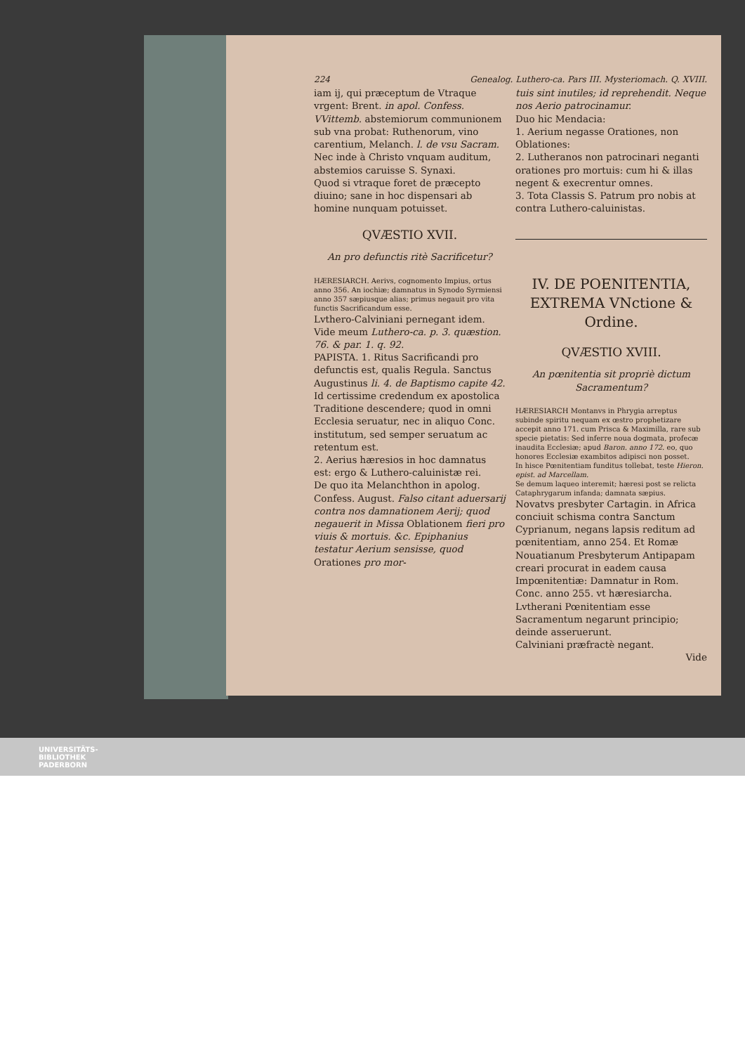224 Genealog. Luthero-ca. Pars III. Mysteriomach. Q. XVIII.
iam ij, qui præceptum de Vtraque vrgent: Brent. in apol. Confess. VVittemb. abstemiorum communionem sub vna probat: Ruthenorum, vino carentium, Melanch. l. de vsu Sacram. Nec inde à Christo vnquam auditum, abstemios caruisse S. Synaxi.
Quod si vtraque foret de præcepto diuino; sane in hoc dispensari ab homine nunquam potuisset.
QVÆSTIO XVII.
An pro defunctis ritè Sacrificetur?
HÆRESIARCH. Aerivs, cognomento Impius, ortus anno 356. An iochiæ; damnatus in Synodo Syrmiensi anno 357 sæpiusque alias; primus negauit pro vita functis Sacrificandum esse.
Lvthero-Calviniani pernegant idem. Vide meum Luthero-ca. p. 3. quæstion. 76. & par. 1. q. 92.
PAPISTA. 1. Ritus Sacrificandi pro defunctis est, qualis Regula. Sanctus Augustinus li. 4. de Baptismo capite 42.
Id certissime credendum ex apostolica Traditione descendere; quod in omni Ecclesia seruatur, nec in aliquo Conc. institutum, sed semper seruatum ac retentum est.
2. Aerius hæresios in hoc damnatus est: ergo & Luthero-caluinistæ rei.
De quo ita Melanchthon in apolog. Confess. August. Falso citant aduersarij contra nos damnationem Aerij; quod negauerit in Missa Oblationem fieri pro viuis & mortuis. &c. Epiphanius testatur Aerium sensisse, quod Orationes pro mor-
tuis sint inutiles; id reprehendit. Neque nos Aerio patrocinamur.
Duo hic Mendacia:
1. Aerium negasse Orationes, non Oblationes:
2. Lutheranos non patrocinari neganti orationes pro mortuis: cum hi & illas negent & execrentur omnes.
3. Tota Classis S. Patrum pro nobis at contra Luthero-caluinistas.
IV. DE POENITENTIA, EXTREMA VNctione & Ordine.
QVÆSTIO XVIII.
An pœnitentia sit propriè dictum Sacramentum?
HÆRESIARCH Montanvs in Phrygia arreptus subinde spiritu nequam ex œstro prophetizare accepit anno 171. cum Prisca & Maximilla, rare sub specie pietatis: Sed inferre noua dogmata, profecæ inaudita Ecclesiæ; apud Baron. anno 172. eo, quo honores Ecclesiæ exambitos adipisci non posset.
In hisce Pœnitentiam funditus tollebat, teste Hieron. epist. ad Marcellam.
Se demum laqueo interemit; hæresi post se relicta Cataphrygarum infanda; damnata sæpius.
Novatvs presbyter Cartagin. in Africa conciuit schisma contra Sanctum Cyprianum, negans lapsis reditum ad pœnitentiam, anno 254. Et Romæ Nouatianum Presbyterum Antipapam creari procurat in eadem causa Impœnitentiæ: Damnatur in Rom. Conc. anno 255. vt hæresiarcha.
Lvtherani Pœnitentiam esse Sacramentum negarunt principio; deinde asseruerunt.
Calviniani præfractè negant.
Vide
UNIVERSITÄTS-
BIBLIOTHEK
PADERBORN